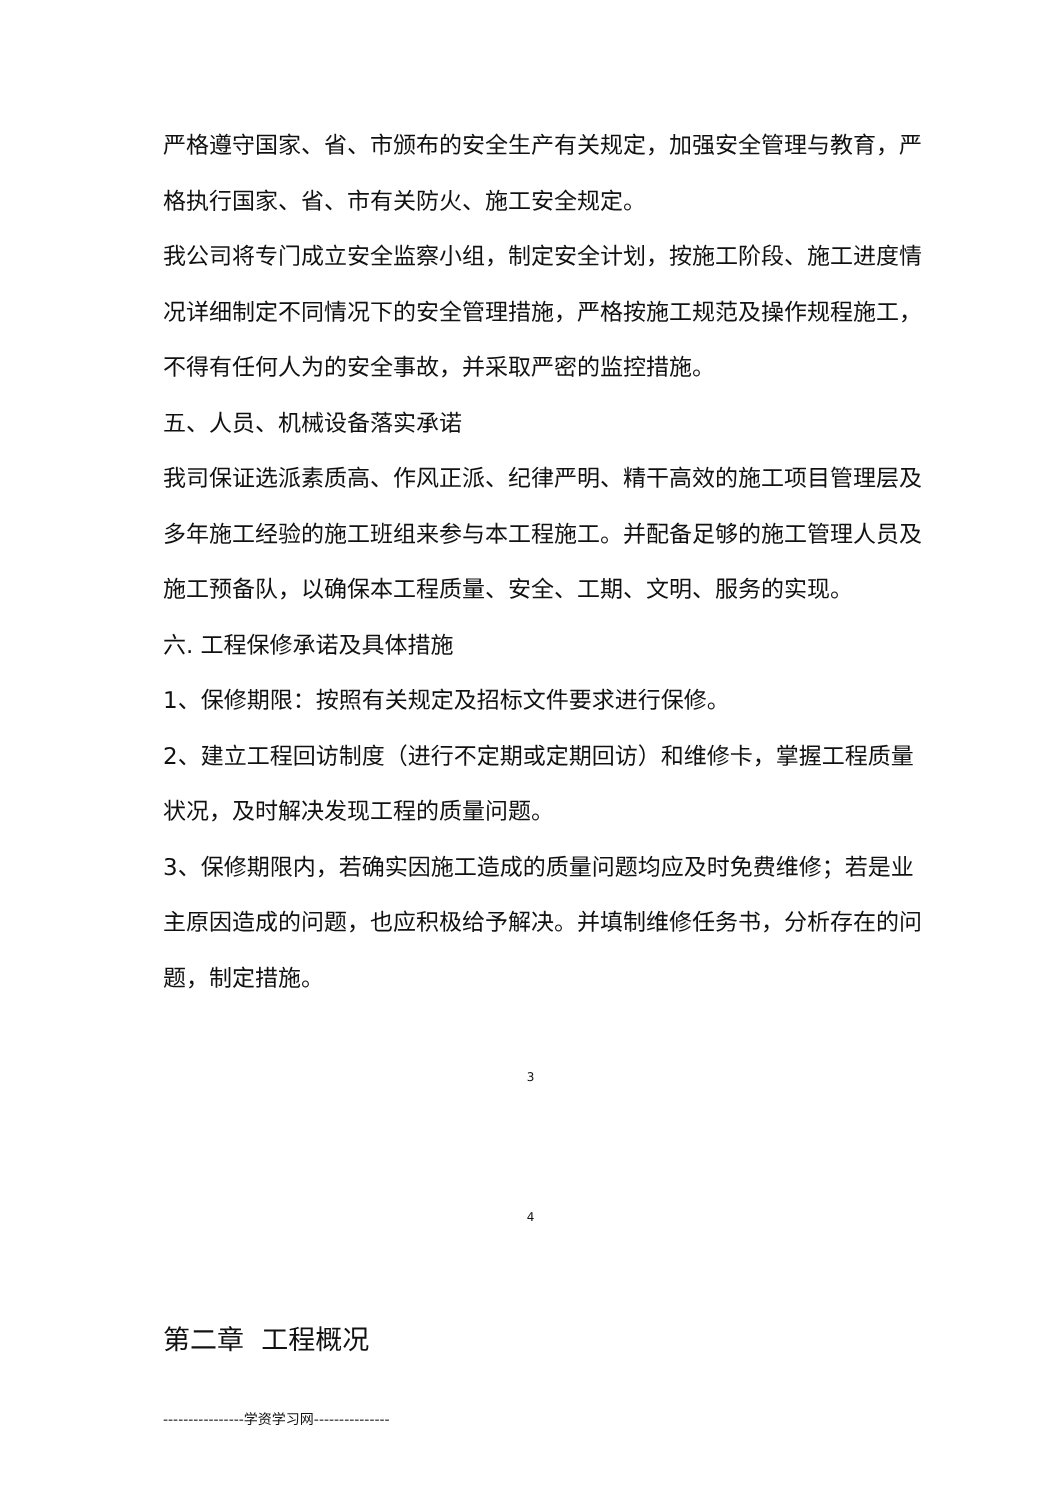严格遵守国家、省、市颁布的安全生产有关规定，加强安全管理与教育，严格执行国家、省、市有关防火、施工安全规定。
我公司将专门成立安全监察小组，制定安全计划，按施工阶段、施工进度情况详细制定不同情况下的安全管理措施，严格按施工规范及操作规程施工，不得有任何人为的安全事故，并采取严密的监控措施。
五、人员、机械设备落实承诺
我司保证选派素质高、作风正派、纪律严明、精干高效的施工项目管理层及多年施工经验的施工班组来参与本工程施工。并配备足够的施工管理人员及施工预备队，以确保本工程质量、安全、工期、文明、服务的实现。
六. 工程保修承诺及具体措施
1、保修期限：按照有关规定及招标文件要求进行保修。
2、建立工程回访制度（进行不定期或定期回访）和维修卡，掌握工程质量状况，及时解决发现工程的质量问题。
3、保修期限内，若确实因施工造成的质量问题均应及时免费维修；若是业主原因造成的问题，也应积极给予解决。并填制维修任务书，分析存在的问题，制定措施。
3
4
第二章 工程概况
----------------学资学习网---------------